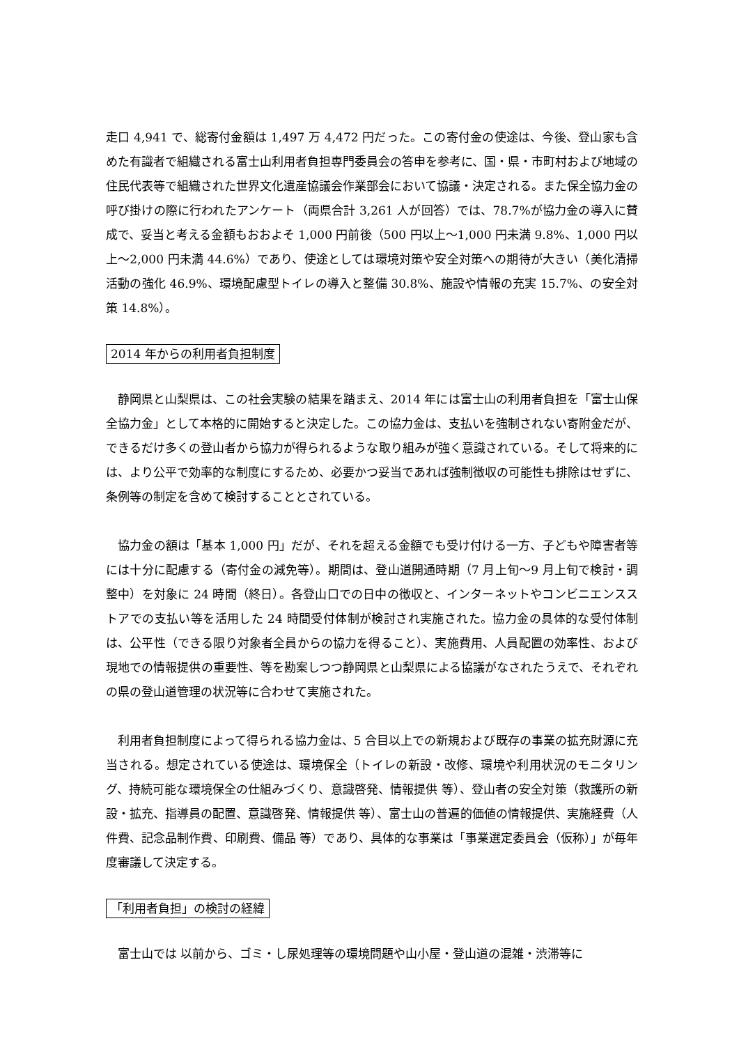走口 4,941 で、総寄付金額は 1,497 万 4,472 円だった。この寄付金の使途は、今後、登山家も含めた有識者で組織される富士山利用者負担専門委員会の答申を参考に、国・県・市町村および地域の住民代表等で組織された世界文化遺産協議会作業部会において協議・決定される。また保全協力金の呼び掛けの際に行われたアンケート（両県合計 3,261 人が回答）では、78.7%が協力金の導入に賛成で、妥当と考える金額もおおよそ 1,000 円前後（500 円以上～1,000 円未満 9.8%、1,000 円以上～2,000 円未満 44.6%）であり、使途としては環境対策や安全対策への期待が大きい（美化清掃活動の強化 46.9%、環境配慮型トイレの導入と整備 30.8%、施設や情報の充実 15.7%、の安全対策 14.8%）。
2014 年からの利用者負担制度
静岡県と山梨県は、この社会実験の結果を踏まえ、2014 年には富士山の利用者負担を「富士山保全協力金」として本格的に開始すると決定した。この協力金は、支払いを強制されない寄附金だが、できるだけ多くの登山者から協力が得られるような取り組みが強く意識されている。そして将来的には、より公平で効率的な制度にするため、必要かつ妥当であれば強制徴収の可能性も排除はせずに、条例等の制定を含めて検討することとされている。
協力金の額は「基本 1,000 円」だが、それを超える金額でも受け付ける一方、子どもや障害者等には十分に配慮する（寄付金の減免等）。期間は、登山道開通時期（7 月上旬～9 月上旬で検討・調整中）を対象に 24 時間（終日）。各登山口での日中の徴収と、インターネットやコンビニエンスストアでの支払い等を活用した 24 時間受付体制が検討され実施された。協力金の具体的な受付体制は、公平性（できる限り対象者全員からの協力を得ること）、実施費用、人員配置の効率性、および 現地での情報提供の重要性、等を勘案しつつ静岡県と山梨県による協議がなされたうえで、それぞれの県の登山道管理の状況等に合わせて実施された。
利用者負担制度によって得られる協力金は、5 合目以上での新規および既存の事業の拡充財源に充当される。想定されている使途は、環境保全（トイレの新設・改修、環境や利用状況のモニタリング、持続可能な環境保全の仕組みづくり、意識啓発、情報提供 等）、登山者の安全対策（救護所の新設・拡充、指導員の配置、意識啓発、情報提供 等）、富士山の普遍的価値の情報提供、実施経費（人件費、記念品制作費、印刷費、備品 等）であり、具体的な事業は「事業選定委員会（仮称）」が毎年度審議して決定する。
「利用者負担」の検討の経緯
富士山では 以前から、ゴミ・し尿処理等の環境問題や山小屋・登山道の混雑・渋滞等に